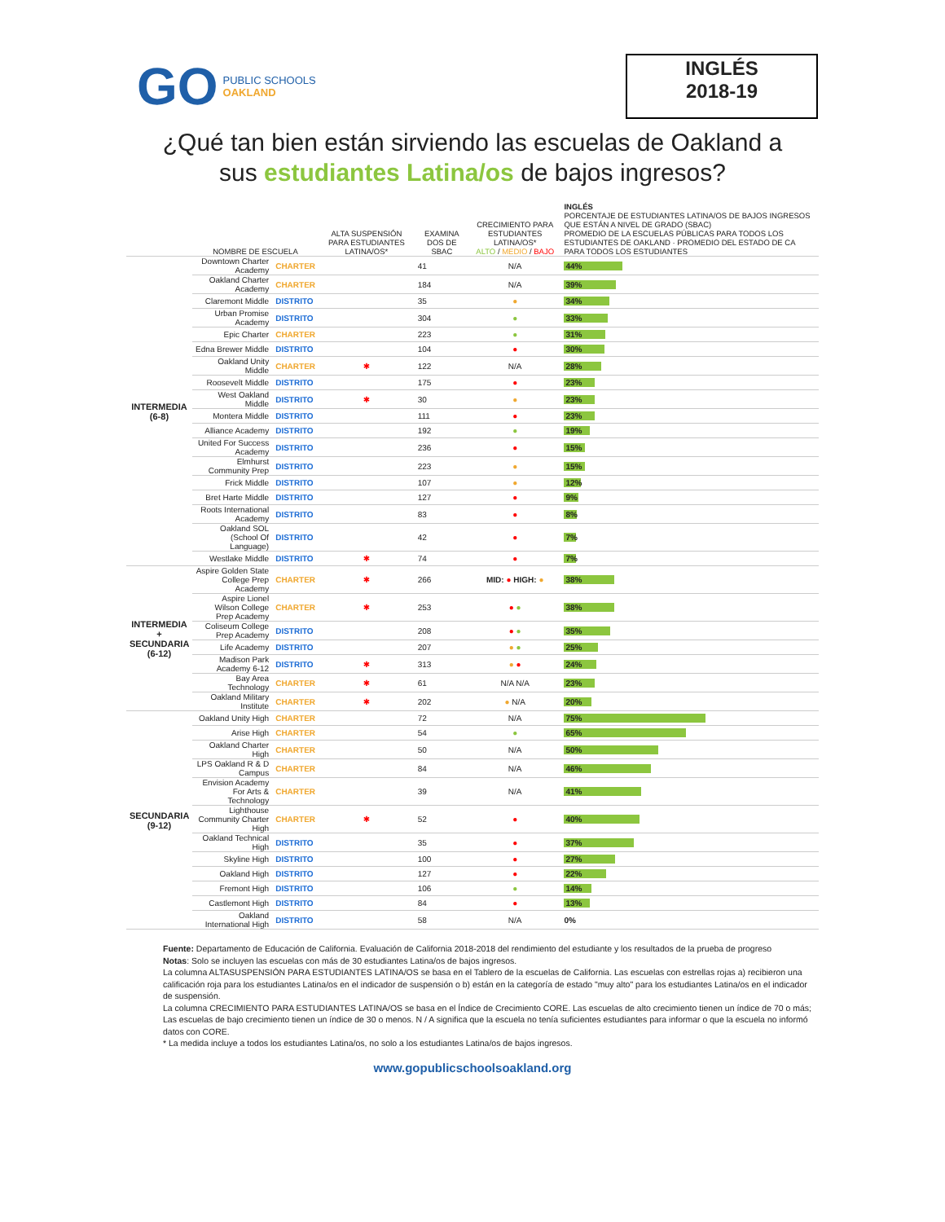GO
PUBLIC SCHOOLS
OAKLAND
INGLÉS
2018-19
¿Qué tan bien están sirviendo las escuelas de Oakland a
sus estudiantes Latina/os de bajos ingresos?
| | NOMBRE DE ESCUELA | | ALTA SUSPENSIÓN PARA ESTUDIANTES LATINA/OS* | EXAMINA DOS DE SBAC | CRECIMIENTO PARA ESTUDIANTES LATINA/OS* ALTO / MEDIO / BAJO | INGLÉS PORCENTAJE DE ESTUDIANTES LATINA/OS DE BAJOS INGRESOS QUE ESTÁN A NIVEL DE GRADO (SBAC) PROMEDIO DE LA ESCUELAS PÚBLICAS PARA TODOS LOS ESTUDIANTES DE OAKLAND · PROMEDIO DEL ESTADO DE CA PARA TODOS LOS ESTUDIANTES |
| --- | --- | --- | --- | --- | --- | --- |
| INTERMEDIA (6-8) | Downtown Charter Academy | CHARTER | | 41 | N/A | 44% |
| | Oakland Charter Academy | CHARTER | | 184 | N/A | 39% |
| | Claremont Middle | DISTRITO | | 35 | ● | 34% |
| | Urban Promise Academy | DISTRITO | | 304 | ● | 33% |
| | Epic Charter | CHARTER | | 223 | ● | 31% |
| | Edna Brewer Middle | DISTRITO | | 104 | ● | 30% |
| | Oakland Unity Middle | CHARTER | ✱ | 122 | N/A | 28% |
| | Roosevelt Middle | DISTRITO | | 175 | ● | 23% |
| | West Oakland Middle | DISTRITO | ✱ | 30 | ● | 23% |
| | Montera Middle | DISTRITO | | 111 | ● | 23% |
| | Alliance Academy | DISTRITO | | 192 | ● | 19% |
| | United For Success Academy | DISTRITO | | 236 | ● | 15% |
| | Elmhurst Community Prep | DISTRITO | | 223 | ● | 15% |
| | Frick Middle | DISTRITO | | 107 | ● | 12% |
| | Bret Harte Middle | DISTRITO | | 127 | ● | 9% |
| | Roots International Academy | DISTRITO | | 83 | ● | 8% |
| | Oakland SOL (School Of Language) | DISTRITO | | 42 | ● | 7% |
| | Westlake Middle | DISTRITO | ✱ | 74 | ● | 7% |
| INTERMEDIA + SECUNDARIA (6-12) | Aspire Golden State College Prep Academy | CHARTER | ✱ | 266 | MID: ● HIGH: ● | 38% |
| | Aspire Lionel Wilson College Prep Academy | CHARTER | ✱ | 253 | ● ● | 38% |
| | Coliseum College Prep Academy | DISTRITO | | 208 | ● ● | 35% |
| | Life Academy | DISTRITO | | 207 | ● ● | 25% |
| | Madison Park Academy 6-12 | DISTRITO | ✱ | 313 | ● ● | 24% |
| | Bay Area Technology | CHARTER | ✱ | 61 | N/A N/A | 23% |
| | Oakland Military Institute | CHARTER | ✱ | 202 | ● N/A | 20% |
| SECUNDARIA (9-12) | Oakland Unity High | CHARTER | | 72 | N/A | 75% |
| | Arise High | CHARTER | | 54 | ● | 65% |
| | Oakland Charter High | CHARTER | | 50 | N/A | 50% |
| | LPS Oakland R & D Campus | CHARTER | | 84 | N/A | 46% |
| | Envision Academy For Arts & Technology | CHARTER | | 39 | N/A | 41% |
| | Lighthouse Community Charter High | CHARTER | ✱ | 52 | ● | 40% |
| | Oakland Technical High | DISTRITO | | 35 | ● | 37% |
| | Skyline High | DISTRITO | | 100 | ● | 27% |
| | Oakland High | DISTRITO | | 127 | ● | 22% |
| | Fremont High | DISTRITO | | 106 | ● | 14% |
| | Castlemont High | DISTRITO | | 84 | ● | 13% |
| | Oakland International High | DISTRITO | | 58 | N/A | 0% |
Fuente: Departamento de Educación de California. Evaluación de California 2018-2018 del rendimiento del estudiante y los resultados de la prueba de progreso
Notas: Solo se incluyen las escuelas con más de 30 estudiantes Latina/os de bajos ingresos.
La columna ALTASUSPENSIÓN PARA ESTUDIANTES LATINA/OS se basa en el Tablero de la escuelas de California. Las escuelas con estrellas rojas a) recibieron una calificación roja para los estudiantes Latina/os en el indicador de suspensión o b) están en la categoría de estado "muy alto" para los estudiantes Latina/os en el indicador de suspensión.
La columna CRECIMIENTO PARA ESTUDIANTES LATINA/OS se basa en el Índice de Crecimiento CORE. Las escuelas de alto crecimiento tienen un índice de 70 o más; Las escuelas de bajo crecimiento tienen un índice de 30 o menos. N / A significa que la escuela no tenía suficientes estudiantes para informar o que la escuela no informó datos con CORE.
* La medida incluye a todos los estudiantes Latina/os, no solo a los estudiantes Latina/os de bajos ingresos.
www.gopublicschoolsoakland.org